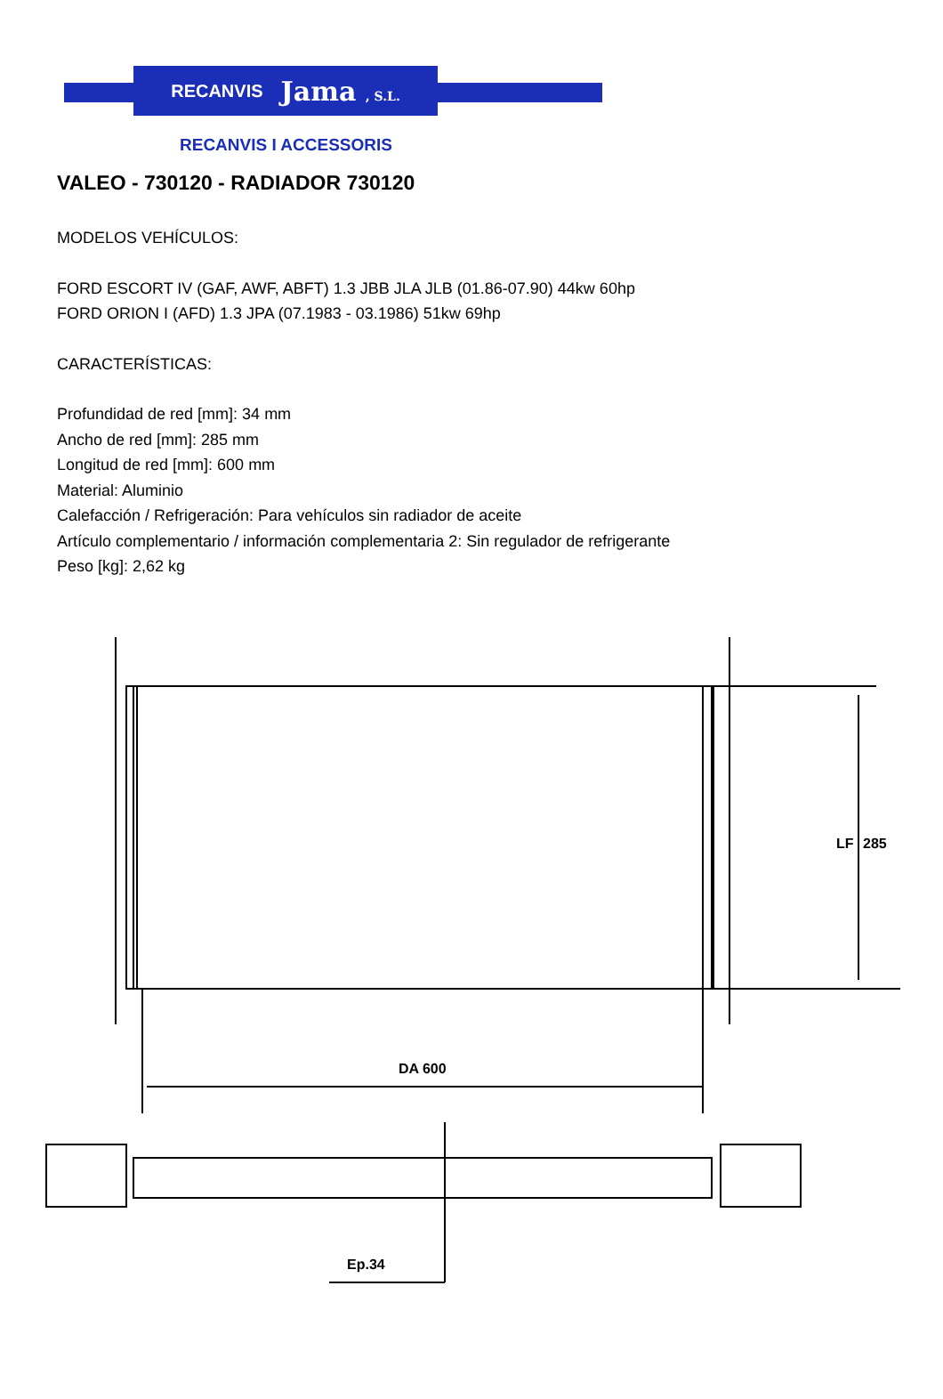RECANVIS Jama , S.L.
RECANVIS I ACCESSORIS
VALEO - 730120 - RADIADOR 730120
MODELOS VEHÍCULOS:
FORD ESCORT IV (GAF, AWF, ABFT) 1.3 JBB JLA JLB (01.86-07.90) 44kw 60hp
FORD ORION I (AFD) 1.3 JPA (07.1983 - 03.1986) 51kw 69hp
CARACTERÍSTICAS:
Profundidad de red [mm]: 34 mm
Ancho de red [mm]: 285 mm
Longitud de red [mm]: 600 mm
Material: Aluminio
Calefacción / Refrigeración: Para vehículos sin radiador de aceite
Artículo complementario / información complementaria 2: Sin regulador de refrigerante
Peso [kg]: 2,62 kg
DA 600
LF
285
Ep.34